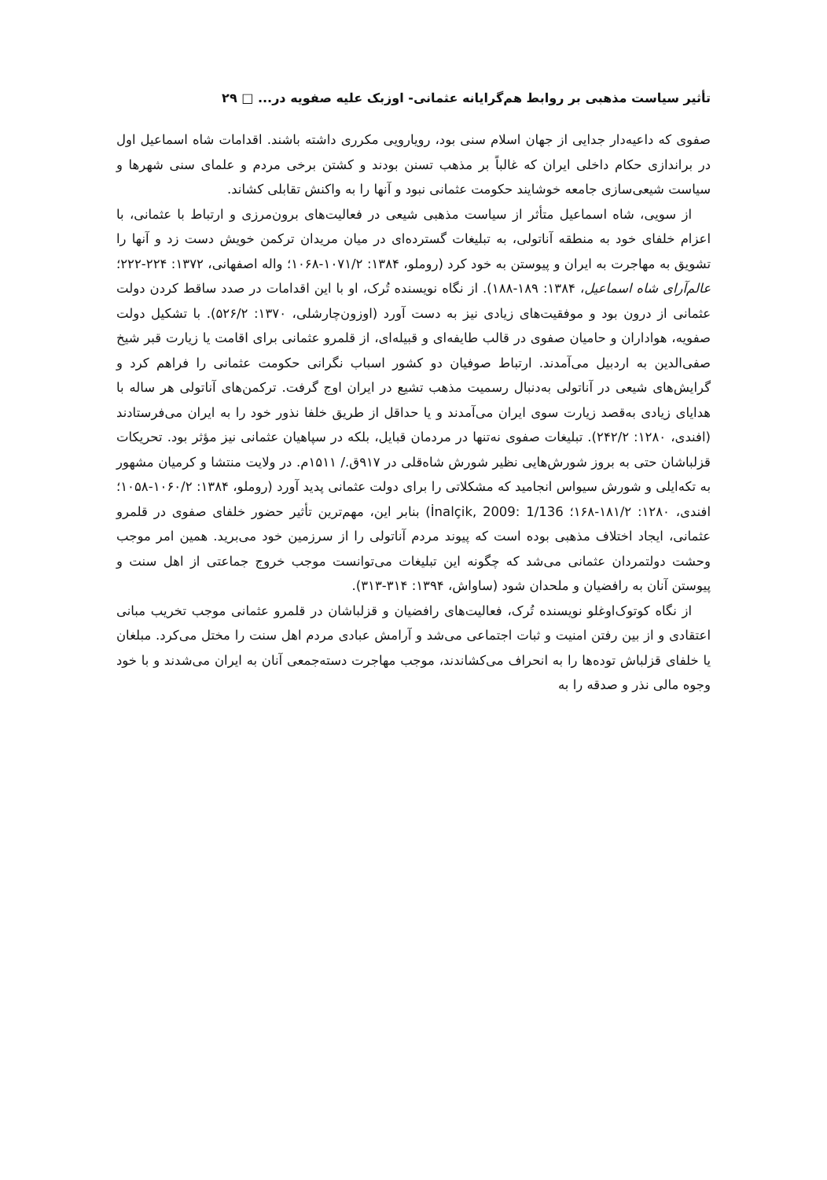تأثیر سیاست مذهبی بر روابط هم‌گرایانه عثمانی- اوزبک علیه صفویه در... □ ۲۹
صفوی که داعیه‌دار جدایی از جهان اسلام سنی بود، رویارویی مکرری داشته باشند. اقدامات شاه اسماعیل اول در براندازی حکام داخلی ایران که غالباً بر مذهب تسنن بودند و کشتن برخی مردم و علمای سنی شهرها و سیاست شیعی‌سازی جامعه خوشایند حکومت عثمانی نبود و آنها را به واکنش تقابلی کشاند.
از سویی، شاه اسماعیل متأثر از سیاست مذهبی شیعی در فعالیت‌های برون‌مرزی و ارتباط با عثمانی، با اعزام خلفای خود به منطقه آناتولی، به تبلیغات گسترده‌ای در میان مریدان ترکمن خویش دست زد و آنها را تشویق به مهاجرت به ایران و پیوستن به خود کرد (روملو، ۱۳۸۴: ۱۰۷۱/۲-۱۰۶۸؛ واله اصفهانی، ۱۳۷۲: ۲۲۴-۲۲۲؛ عالم‌آرای شاه اسماعیل، ۱۳۸۴: ۱۸۹-۱۸۸). از نگاه نویسنده تُرک، او با این اقدامات در صدد ساقط کردن دولت عثمانی از درون بود و موفقیت‌های زیادی نیز به دست آورد (اوزون‌چارشلی، ۱۳۷۰: ۵۲۶/۲). با تشکیل دولت صفویه، هواداران و حامیان صفوی در قالب طایفه‌ای و قبیله‌ای، از قلمرو عثمانی برای اقامت یا زیارت قبر شیخ صفی‌الدین به اردبیل می‌آمدند. ارتباط صوفیان دو کشور اسباب نگرانی حکومت عثمانی را فراهم کرد و گرایش‌های شیعی در آناتولی به‌دنبال رسمیت مذهب تشیع در ایران اوج گرفت. ترکمن‌های آناتولی هر ساله با هدایای زیادی به‌قصد زیارت سوی ایران می‌آمدند و یا حداقل از طریق خلفا نذور خود را به ایران می‌فرستادند (افندی، ۱۲۸۰: ۲۴۲/۲). تبلیغات صفوی نه‌تنها در مردمان قبایل، بلکه در سپاهیان عثمانی نیز مؤثر بود. تحریکات قزلباشان حتی به بروز شورش‌هایی نظیر شورش شاه‌قلی در ۹۱۷ق./ ۱۵۱۱م. در ولایت منتشا و کرمیان مشهور به تکه‌ایلی و شورش سیواس انجامید که مشکلاتی را برای دولت عثمانی پدید آورد (روملو، ۱۳۸۴: ۱۰۶۰/۲-۱۰۵۸؛ افندی، ۱۲۸۰: ۱۸۱/۲-۱۶۸؛ İnalçik, 2009: 1/136) بنابر این، مهم‌ترین تأثیر حضور خلفای صفوی در قلمرو عثمانی، ایجاد اختلاف مذهبی بوده است که پیوند مردم آناتولی را از سرزمین خود می‌برید. همین امر موجب وحشت دولتمردان عثمانی می‌شد که چگونه این تبلیغات می‌توانست موجب خروج جماعتی از اهل سنت و پیوستن آنان به رافضیان و ملحدان شود (ساواش، ۱۳۹۴: ۳۱۴-۳۱۳).
از نگاه کوتوک‌اوغلو نویسنده تُرک، فعالیت‌های رافضیان و قزلباشان در قلمرو عثمانی موجب تخریب مبانی اعتقادی و از بین رفتن امنیت و ثبات اجتماعی می‌شد و آرامش عبادی مردم اهل سنت را مختل می‌کرد. مبلغان یا خلفای قزلباش توده‌ها را به انحراف می‌کشاندند، موجب مهاجرت دسته‌جمعی آنان به ایران می‌شدند و با خود وجوه مالی نذر و صدقه را به